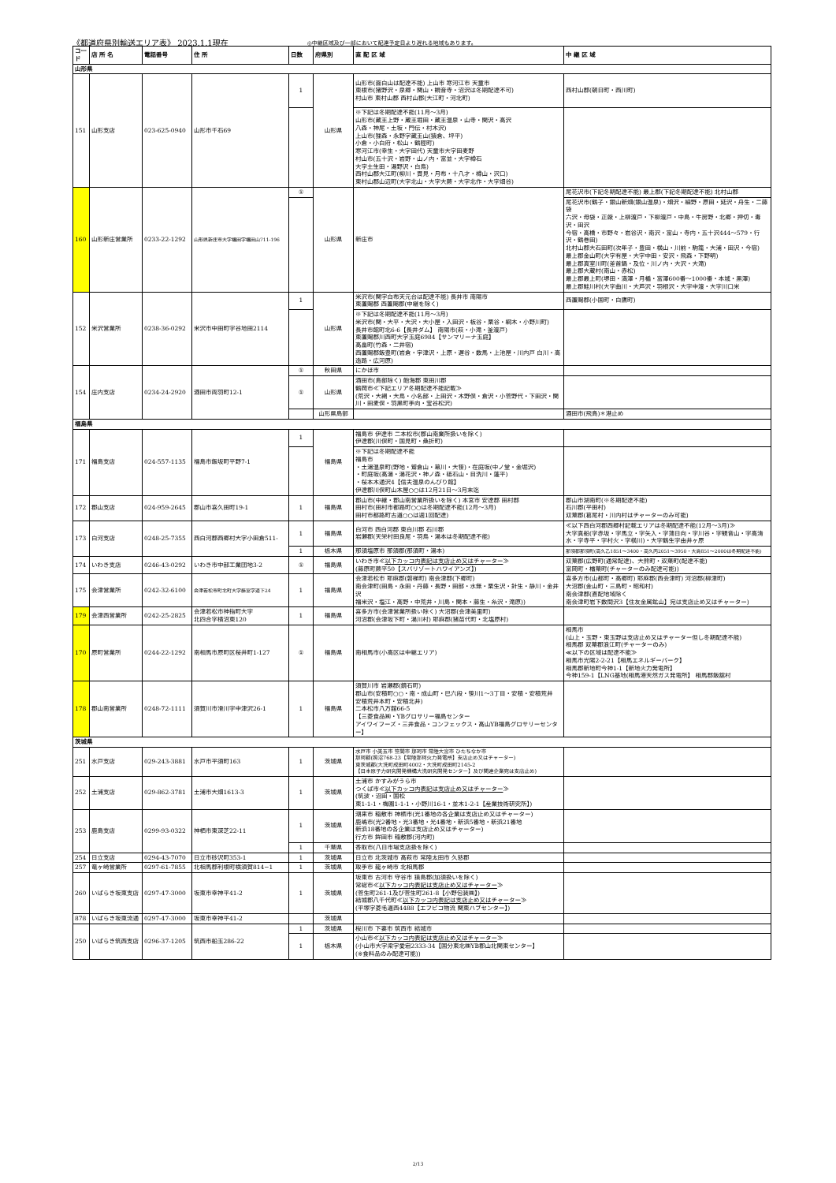《都道府県別輸送エリア表》 2023.1.1現在 ◎中継区域及び一部において配達予定日より遅れる地域もあります。
| コード | 店 所 名 | 電話番号 | 住 所 | 日数 | 府県別 | 直 配 区 域 | 中 継 区 域 |
| --- | --- | --- | --- | --- | --- | --- | --- |
| 山形県 | | | | | | | |
| 151 | 山形支店 | 023-625-0940 | 山形市千石69 | 1 | 山形県 | 山形市(面白山は配達不能) 上山市 寒河江市 天童市 東根市(猪野沢・泉郷・関山・観音寺・沼沢は冬期配達不可) 村山市 東村山郡 西村山郡(大江町・河北町) | 西村山郡(朝日町・西川町) |
| | | | | | | ※下記は冬期配達不能(11月～3月) 山形市(蔵王上野・蔵王堀田・蔵王温泉・山寺・関沢・高沢 八森・神尾・土坂・門伝・村木沢) 上山市(狸森・永野字蔵王山(猿倉、坪平) 小倉・小白府・松山・鶴脛町) 寒河江市(幸生・大字田代) 天童市大字田麦野 村山市(五十沢・岩野・山ノ内・富並・大字樽石 大字土生田・湯野沢・白鳥) 西村山郡大江町(柳川・貫見・月布・十八才・樽山・沢口) 東村山郡山辺町(大字北山・大字大蕨・大字北作・大字畑谷) | |
| 160 | 山形新庄営業所 | 0233-22-1292 | 山形県新庄市大字福田字福田山711-196 | ① | 山形県 | 新庄市 | 尾花沢市(下記冬期配達不能) 最上郡(下記冬期配達不能) 北村山郡 |
| | | | | | | | 尾花沢市(鶴子・銀山新畑(銀山温泉)・畑沢・細野・原田・延沢・舟生・二藤袋 六沢・母袋・正厳・上柳渡戸・下柳渡戸・中島・牛房野・北郷・押切・毒沢・田沢 今宿・高橋・市野々・岩谷沢・南沢・富山・寺内・五十沢444～579・行沢・鶴巻田) 北村山郡大石田町(次年子・豊田・横山・川前・駒籠・大浦・田沢・今宿) 最上郡金山町(大字有屋・大字中田・安沢・飛森・下野明) 最上郡真室川町(差首鍋・及位・川ノ内・大沢・大滝) 最上郡大蔵村(南山・赤松) 最上郡最上町(堺田・満澤・月楯・富澤600番～1000番・本城・黒澤) 最上郡鮭川村(大字曲川・大芦沢・羽根沢・大字中渡・大字川口米 |
| 152 | 米沢営業所 | 0238-36-0292 | 米沢市中田町字谷地田2114 | 1 | 山形県 | 米沢市(関字白布天元台は配達不能) 長井市 南陽市 東置賜郡 西置賜郡(中継を除く) | 西置賜郡(小国町・白鷹町) |
| | | | | | | ※下記は冬期配達不能(11月～3月) 米沢市(関・大平・大沢・大小屋・入田沢・板谷・栗谷・綱木・小野川町) 長井市館町北6-6【長井ダム】 南陽市(萩・小滝・釜渡戸) 東置賜郡川西町大字玉庭6984【サンマリーナ玉庭】 高畠町(竹森・二井宿) 西置賜郡飯豊町(岩倉・宇津沢・上原・遅谷・数馬・上池屋・川内戸 白川・高造路・広河原) | |
| 154 | 庄内支店 | 0234-24-2920 | 酒田市両羽町12-1 | ① | 秋田県 | にかほ市 | |
| | | | | ① | 山形県 | 酒田市(島部除く) 飽海郡 東田川郡 鶴岡市≪下記エリア冬期配達不能記載≫ (荒沢・大網・大鳥・小名部・上田沢・木野俣・倉沢・小菅野代・下田沢・関川・田麦俣・羽黒町手向・宝谷松沢) | |
| | | | | | 山形県島部 | | 酒田市(飛島)＊港止め |
| 福島県 | | | | | | | |
| 171 | 福島支店 | 024-557-1135 | 福島市飯坂町平野7-1 | 1 | 福島県 | 福島市 伊達市 二本松市(郡山南業所扱いを除く) 伊達郡(川俣町・国見町・桑折町) | |
| | | | | | | ※下記は冬期配達不能 福島市 ・土湯温泉町(野地・鷲倉山・幕川・大笹)・在庭坂(中ノ堂・金堀沢) ・町庭坂(高湯・湯花沢・神ノ森・砥石山・目洗川・蓬平) ・桜本木通沢4【信夫温泉のんびり館】 伊達郡川俣町山木屋○○は12月21日～3月末迄 | |
| 172 | 郡山支店 | 024-959-2645 | 郡山市喜久田町19-1 | 1 | 福島県 | 郡山市(中継・郡山南営業所扱いを除く) 本宮市 安達郡 田村郡 田村市(田村市都路町○○は冬期配達不能(12月～3月) 田村市都路町古道○○は週1回配達) | 郡山市湖南町(※冬期配達不能) 石川郡(平田村) 双葉郡(葛尾村・川内村はチャーターのみ可能) |
| 173 | 白河支店 | 0248-25-7355 | 西白河郡西郷村大字小田倉511- | 1 | 福島県 | 白河市 西白河郡 東白川郡 石川郡 岩瀬郡(天栄村田良尾・羽鳥・湯本は冬期配達不能) | ≪以下西白河郡西郷村記載エリアは冬期配達不能(12月～3月)≫ 大字真船(字赤坂・字馬立・字矢入・字蒲日向・字川谷・字観音山・字高清水・字寺平・字村火・字横川)・大字鶴生字由井ヶ原 |
| | | | | 1 | 栃木県 | 那須塩原市 那須郡(那須町・湯本) | 那須郡那須町(高久乙1851～3400・高久丙2051～3950・大島851～2000は冬期配達不能) |
| 174 | いわき支店 | 0246-43-0292 | いわき市中部工業団地3-2 | ① | 福島県 | いわき市≪ 以下カッコ内表記は支店止め又はチャーター ≫ (藤原町蕨平50【スパリゾートハワイアンズ】) | 双葉郡(広野町(通常配達)、大熊町・双葉町(配達不能) 富岡町・楢葉町(チャーターのみ配達可能)) |
| 175 | 会津営業所 | 0242-32-6100 | 会津若松市町北町大字藤室字道下24 | 1 | 福島県 | 会津若松市 耶麻郡(磐梯町) 南会津郡(下郷町) 南会津町(田島・永田・丹藤・長野・田部・水無・栗生沢・針生・静川・金井沢 福米沢・塩江・高野・中荒井・川島・関本・藤生・糸沢・滝原)) | 喜多方市(山都町・高郷町) 耶麻郡(西会津町) 河沼郡(柳津町) 大沼郡(金山町・三島町・昭和村) 南会津郡(直配地域除く 南会津町岩下数間沢3【住友金属鉱山】宛は支店止め又はチャーター) |
| 179 | 会津西営業所 | 0242-25-2825 | 会津若松市神指町大字 北四合字横沼東120 | 1 | 福島県 | 喜多方市(会津営業所扱い除く) 大沼郡(会津美里町) 河沼郡(会津坂下町・湯川村) 耶麻郡(猪苗代町・北塩原村) | |
| 170 | 原町営業所 | 0244-22-1292 | 南相馬市原町区桜井町1-127 | ① | 福島県 | 南相馬市(小高区は中継エリア) | 相馬市 (山上・玉野・東玉野は支店止め又はチャーター但し冬期配達不能) 相馬郡 双葉郡浪江町(チャーターのみ) ≪以下の区域は配達不能≫ 相馬市光陽2-2-21【相馬エネルギーパーク】 相馬郡新地町今神1-1【新地火力発電所】 今神159-1【LNG基地(相馬港天然ガス発電所】 相馬郡飯舘村 |
| 178 | 郡山南営業所 | 0248-72-1111 | 須賀川市滑川字中津沢26-1 | 1 | 福島県 | 須賀川市 岩瀬郡(鏡石町) 郡山市(安積町○○・南・成山町・巳六段・笹川1～3丁目・安積・安積荒井 安積荒井本町・安積北井) 二本松市八万舘66-5 【三菱食品㈱・YBグロサリー福島センター アイワイフーズ・三井食品・コンフェックス・高山YB福島グロサリーセンター】 | |
| 茨城県 | | | | | | | |
| 251 | 水戸支店 | 029-243-3881 | 水戸市平須町163 | 1 | 茨城県 | 水戸市 小美玉市 笠間市 那珂市 常陸大宮市 ひたちなか市 那珂郡(照沼768-23【常陸那珂火力発電所】支店止め又はチャーター) 東茨城郡(大洗町成田町4002・大洗町成田町2145-2 【日本原子力研究開発機構大洗研究開発センター】及び関連企業宛は支店止め) | |
| 252 | 土浦支店 | 029-862-3781 | 土浦市大畑1613-3 | 1 | 茨城県 | 土浦市 かすみがうら市 つくば市≪ 以下カッコ内表記は支店止め又はチャーター ≫ (筑波・沼田・国松 東1-1-1・梅園1-1-1・小野川16-1・並木1-2-1【産業技術研究所】) | |
| 253 | 鹿島支店 | 0299-93-0322 | 神栖市東深芝22-11 | 1 | 茨城県 | 潮来市 稲敷市 神栖市(光1番地の各企業は支店止め又はチャーター) 鹿嶋市(光2番地・光3番地・光4番地・新浜5番地・新浜21番地 新浜18番地の各企業は支店止め又はチャーター) 行方市 鉾田市 稲敷郡(河内町) | |
| | | | | 1 | 千葉県 | 香取市(八日市場支店扱を除く) | |
| 254 | 日立支店 | 0294-43-7070 | 日立市砂沢町353-1 | 1 | 茨城県 | 日立市 北茨城市 高萩市 常陸太田市 久慈郡 | |
| 257 | 竜ヶ崎営業所 | 0297-61-7855 | 北相馬郡利根町横須賀814−1 | 1 | 茨城県 | 取手市 龍ヶ崎市 北相馬郡 | |
| 260 | いばらき坂東支店 | 0297-47-3000 | 坂東市幸神平41-2 | 1 | 茨城県 | 坂東市 古河市 守谷市 猿島郡(加須扱いを除く) 常総市≪ 以下カッコ内表記は支店止め又はチャーター ≫ (菅生町261-1及び菅生町261-8【小野包装㈱】) 結城郡八千代町≪ 以下カッコ内表記は支店止め又はチャーター ≫ (平塚字菱毛道西4488【エフピコ物流 関東ハブセンター】) | |
| 878 | いばらき坂東流通 | 0297-47-3000 | 坂東市幸神平41-2 | | 茨城県 | | |
| 250 | いばらき筑西支店 | 0296-37-1205 | 筑西市船玉286-22 | 1 | 茨城県 | 桜川市 下妻市 筑西市 結城市 | |
| | | | | 1 | 栃木県 | 小山市≪ 以下カッコ内表記は支店止め又はチャーター ≫ (小山市大字梁字愛宕2333-34【国分東北㈱YB郡山北関東センター】 (※食料品のみ配達可能)) | |
2/13